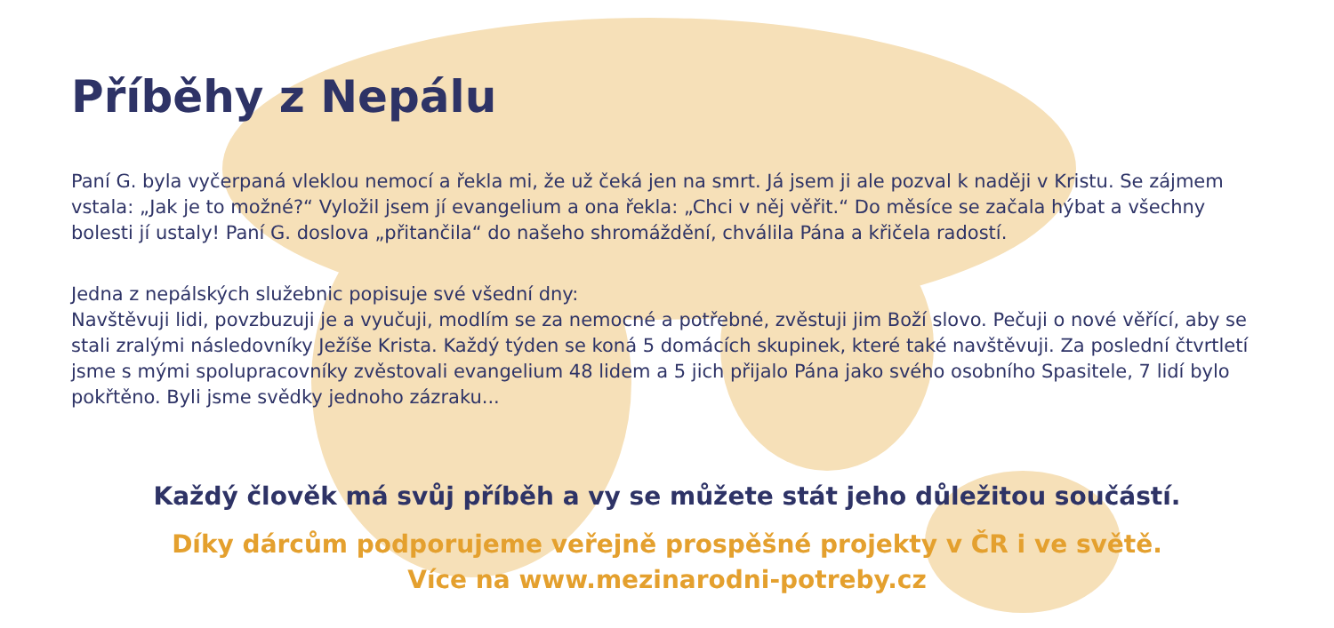Příběhy z Nepálu
Paní G. byla vyčerpaná vleklou nemocí a řekla mi, že už čeká jen na smrt. Já jsem ji ale pozval k naději v Kristu. Se zájmem vstala: „Jak je to možné?“ Vyložil jsem jí evangelium a ona řekla: „Chci v něj věřit.“ Do měsíce se začala hýbat a všechny bolesti jí ustaly! Paní G. doslova „přitančila“ do našeho shromáždění, chválila Pána a křičela radostí.
Jedna z nepálských služebnic popisuje své všední dny:
Navštěvuji lidi, povzbuzuji je a vyučuji, modlím se za nemocné a potřebné, zvěstuji jim Boží slovo. Pečuji o nové věřící, aby se stali zralými následovníky Ježíše Krista. Každý týden se koná 5 domácích skupinek, které také navštěvuji. Za poslední čtvrtletí jsme s mými spolupracovníky zvěstovali evangelium 48 lidem a 5 jich přijalo Pána jako svého osobního Spasitele, 7 lidí bylo pokřtěno. Byli jsme svědky jednoho zázraku...
Každý člověk má svůj příběh a vy se můžete stát jeho důležitou součástí.
Díky dárcům podporujeme veřejně prospěšné projekty v ČR i ve světě.
Více na www.mezinarodni-potreby.cz